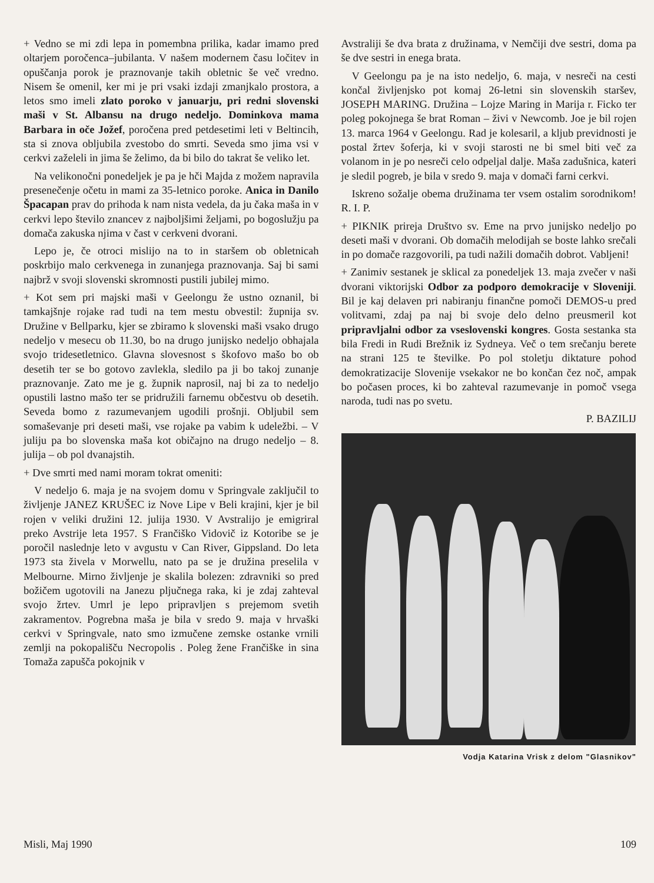+ Vedno se mi zdi lepa in pomembna prilika, kadar imamo pred oltarjem poročenca–jubilanta. V našem modernem času ločitev in opuščanja porok je praznovanje takih obletnic še več vredno. Nisem še omenil, ker mi je pri vsaki izdaji zmanjkalo prostora, a letos smo imeli zlato poroko v januarju, pri redni slovenski maši v St. Albansu na drugo nedeljo. Dominkova mama Barbara in oče Jožef, poročena pred petdesetimi leti v Beltincih, sta si znova obljubila zvestobo do smrti. Seveda smo jima vsi v cerkvi zaželeli in jima še želimo, da bi bilo do takrat še veliko let.
Na velikonočni ponedeljek je pa je hči Majda z možem napravila presenečenje očetu in mami za 35-letnico poroke. Anica in Danilo Špacapan prav do prihoda k nam nista vedela, da ju čaka maša in v cerkvi lepo število znancev z najboljšimi željami, po bogoslužju pa domača zakuska njima v čast v cerkveni dvorani.
Lepo je, če otroci mislijo na to in staršem ob obletnicah poskrbijo malo cerkvenega in zunanjega praznovanja. Saj bi sami najbrž v svoji slovenski skromnosti pustili jubilej mimo.
+ Kot sem pri majski maši v Geelongu že ustno oznanil, bi tamkajšnje rojake rad tudi na tem mestu obvestil: župnija sv. Družine v Bellparku, kjer se zbiramo k slovenski maši vsako drugo nedeljo v mesecu ob 11.30, bo na drugo junijsko nedeljo obhajala svojo tridesetletnico. Glavna slovesnost s škofovo mašo bo ob desetih ter se bo gotovo zavlekla, sledilo pa ji bo takoj zunanje praznovanje. Zato me je g. župnik naprosil, naj bi za to nedeljo opustili lastno mašo ter se pridružili farnemu občestvu ob desetih. Seveda bomo z razumevanjem ugodili prošnji. Obljubil sem somaševanje pri deseti maši, vse rojake pa vabim k udeležbi. – V juliju pa bo slovenska maša kot običajno na drugo nedeljo – 8. julija – ob pol dvanajstih.
+ Dve smrti med nami moram tokrat omeniti:
V nedeljo 6. maja je na svojem domu v Springvale zaključil to življenje JANEZ KRUŠEC iz Nove Lipe v Beli krajini, kjer je bil rojen v veliki družini 12. julija 1930. V Avstralijo je emigriral preko Avstrije leta 1957. S Frančiško Vidovič iz Kotoribe se je poročil naslednje leto v avgustu v Can River, Gippsland. Do leta 1973 sta živela v Morwellu, nato pa se je družina preselila v Melbourne. Mirno življenje je skalila bolezen: zdravniki so pred božičem ugotovili na Janezu pljučnega raka, ki je zdaj zahteval svojo žrtev. Umrl je lepo pripravljen s prejemom svetih zakramentov. Pogrebna maša je bila v sredo 9. maja v hrvaški cerkvi v Springvale, nato smo izmučene zemske ostanke vrnili zemlji na pokopališču Necropolis . Poleg žene Frančiške in sina Tomaža zapušča pokojnik v
Avstraliji še dva brata z družinama, v Nemčiji dve sestri, doma pa še dve sestri in enega brata.
V Geelongu pa je na isto nedeljo, 6. maja, v nesreči na cesti končal življenjsko pot komaj 26-letni sin slovenskih staršev, JOSEPH MARING. Družina – Lojze Maring in Marija r. Ficko ter poleg pokojnega še brat Roman – živi v Newcomb. Joe je bil rojen 13. marca 1964 v Geelongu. Rad je kolesaril, a kljub previdnosti je postal žrtev šoferja, ki v svoji starosti ne bi smel biti več za volanom in je po nesreči celo odpeljal dalje. Maša zadušnica, kateri je sledil pogreb, je bila v sredo 9. maja v domači farni cerkvi.
Iskreno sožalje obema družinama ter vsem ostalim sorodnikom! R. I. P.
+ PIKNIK prireja Društvo sv. Eme na prvo junijsko nedeljo po deseti maši v dvorani. Ob domačih melodijah se boste lahko srečali in po domače razgovorili, pa tudi nažili domačih dobrot. Vabljeni!
+ Zanimiv sestanek je sklical za ponedeljek 13. maja zvečer v naši dvorani viktorijski Odbor za podporo demokracije v Sloveniji. Bil je kaj delaven pri nabiranju finančne pomoči DEMOS-u pred volitvami, zdaj pa naj bi svoje delo delno preusmeril kot pripravljalni odbor za vseslovenski kongres. Gosta sestanka sta bila Fredi in Rudi Brežnik iz Sydneya. Več o tem srečanju berete na strani 125 te številke. Po pol stoletju diktature pohod demokratizacije Slovenije vsekakor ne bo končan čez noč, ampak bo počasen proces, ki bo zahteval razumevanje in pomoč vsega naroda, tudi nas po svetu.
P. BAZILIJ
Vodja Katarina Vrisk z delom "Glasnikov"
Misli, Maj 1990 109